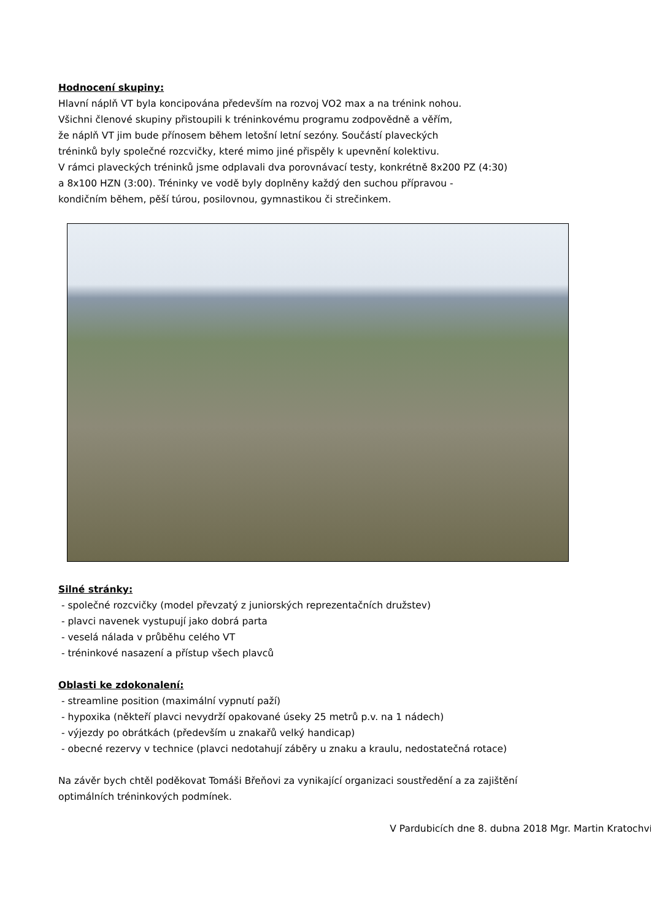Hodnocení skupiny:
Hlavní náplň VT byla koncipována především na rozvoj VO2 max a na trénink nohou.
Všichni členové skupiny přistoupili k tréninkovému programu zodpovědně a věřím,
že náplň VT jim bude přínosem během letošní letní sezóny. Součástí plaveckých
tréninků byly společné rozcvičky, které mimo jiné přispěly k upevnění kolektivu.
V rámci plaveckých tréninků jsme odplavali dva porovnávací testy, konkrétně 8x200 PZ (4:30)
a 8x100 HZN (3:00). Tréninky ve vodě byly doplněny každý den suchou přípravou -
kondičním během, pěší túrou, posilovnou, gymnastikou či strečinkem.
Silné stránky:
- společné rozcvičky (model převzatý z juniorských reprezentačních družstev)
- plavci navenek vystupují jako dobrá parta
- veselá nálada v průběhu celého VT
- tréninkové nasazení a přístup všech plavců
Oblasti ke zdokonalení:
- streamline position (maximální vypnutí paží)
- hypoxika (někteří plavci nevydrží opakované úseky 25 metrů p.v. na 1 nádech)
- výjezdy po obrátkách (především u znakařů velký handicap)
- obecné rezervy v technice (plavci nedotahují záběry u znaku a kraulu, nedostatečná rotace)
Na závěr bych chtěl poděkovat Tomáši Břeňovi za vynikající organizaci soustředění a za zajištění
optimálních tréninkových podmínek.
V Pardubicích dne 8. dubna 2018 Mgr. Martin Kratochvíl